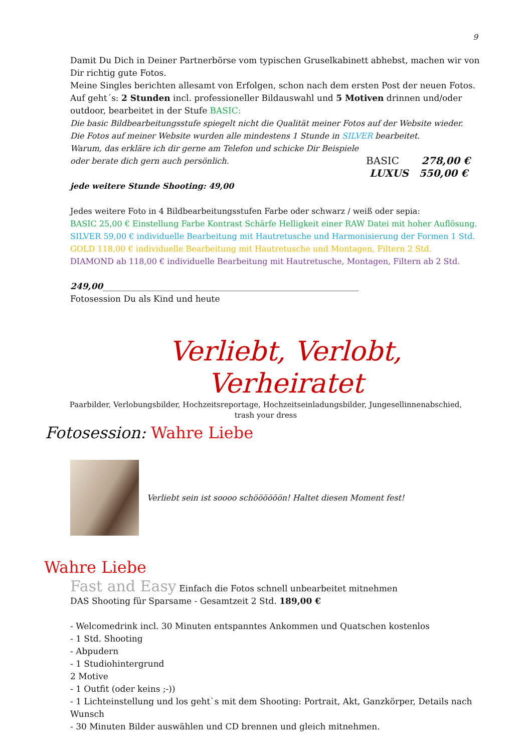9
Damit Du Dich in Deiner Partnerbörse vom typischen Gruselkabinett abhebst, machen wir von Dir richtig gute Fotos.
Meine Singles berichten allesamt von Erfolgen, schon nach dem ersten Post der neuen Fotos.
Auf geht´s: 2 Stunden incl. professioneller Bildauswahl und 5 Motiven drinnen und/oder outdoor, bearbeitet in der Stufe BASIC:
Die basic Bildbearbeitungsstufe spiegelt nicht die Qualität meiner Fotos auf der Website wieder.
Die Fotos auf meiner Website wurden alle mindestens 1 Stunde in SILVER bearbeitet.
Warum, das erkläre ich dir gerne am Telefon und schicke Dir Beispiele
oder berate dich gern auch persönlich.
BASIC 278,00 €
LUXUS 550,00 €
jede weitere Stunde Shooting: 49,00
Jedes weitere Foto in 4 Bildbearbeitungsstufen Farbe oder schwarz / weiß oder sepia:
BASIC 25,00 € Einstellung Farbe Kontrast Schärfe Helligkeit einer RAW Datei mit hoher Auflösung.
SILVER 59,00 € individuelle Bearbeitung mit Hautretusche und Harmonisierung der Formen 1 Std.
GOLD 118,00 € individuelle Bearbeitung mit Hautretusche und Montagen, Filtern 2 Std.
DIAMOND ab 118,00 € individuelle Bearbeitung mit Hautretusche, Montagen, Filtern ab 2 Std.
249,00____________________________________________________________
Fotosession Du als Kind und heute
Verliebt, Verlobt, Verheiratet
Paarbilder, Verlobungsbilder, Hochzeitsreportage, Hochzeitseinladungsbilder, Jungesellinnenabschied,
trash your dress
Fotosession: Wahre Liebe
Verliebt sein ist soooo schöööööön! Haltet diesen Moment fest!
Wahre Liebe
Fast and Easy Einfach die Fotos schnell unbearbeitet mitnehmen
DAS Shooting für Sparsame - Gesamtzeit 2 Std. 189,00 €
- Welcomedrink incl. 30 Minuten entspanntes Ankommen und Quatschen kostenlos
- 1 Std. Shooting
- Abpudern
- 1 Studiohintergrund
2 Motive
- 1 Outfit (oder keins ;-))
- 1 Lichteinstellung und los geht`s mit dem Shooting: Portrait, Akt, Ganzkörper, Details nach Wunsch
- 30 Minuten Bilder auswählen und CD brennen und gleich mitnehmen.